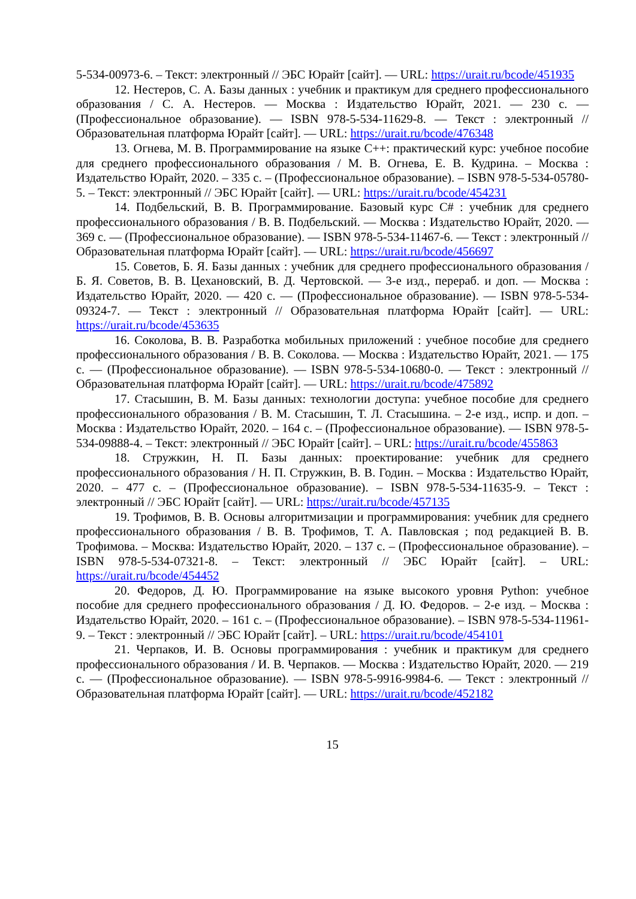5-534-00973-6. – Текст: электронный // ЭБС Юрайт [сайт]. — URL: https://urait.ru/bcode/451935
12. Нестеров, С. А. Базы данных : учебник и практикум для среднего профессионального образования / С. А. Нестеров. — Москва : Издательство Юрайт, 2021. — 230 с. — (Профессиональное образование). — ISBN 978-5-534-11629-8. — Текст : электронный // Образовательная платформа Юрайт [сайт]. — URL: https://urait.ru/bcode/476348
13. Огнева, М. В. Программирование на языке С++: практический курс: учебное пособие для среднего профессионального образования / М. В. Огнева, Е. В. Кудрина. – Москва : Издательство Юрайт, 2020. – 335 с. – (Профессиональное образование). – ISBN 978-5-534-05780-5. – Текст: электронный // ЭБС Юрайт [сайт]. — URL: https://urait.ru/bcode/454231
14. Подбельский, В. В. Программирование. Базовый курс С# : учебник для среднего профессионального образования / В. В. Подбельский. — Москва : Издательство Юрайт, 2020. — 369 с. — (Профессиональное образование). — ISBN 978-5-534-11467-6. — Текст : электронный // Образовательная платформа Юрайт [сайт]. — URL: https://urait.ru/bcode/456697
15. Советов, Б. Я. Базы данных : учебник для среднего профессионального образования / Б. Я. Советов, В. В. Цехановский, В. Д. Чертовской. — 3-е изд., перераб. и доп. — Москва : Издательство Юрайт, 2020. — 420 с. — (Профессиональное образование). — ISBN 978-5-534-09324-7. — Текст : электронный // Образовательная платформа Юрайт [сайт]. — URL: https://urait.ru/bcode/453635
16. Соколова, В. В. Разработка мобильных приложений : учебное пособие для среднего профессионального образования / В. В. Соколова. — Москва : Издательство Юрайт, 2021. — 175 с. — (Профессиональное образование). — ISBN 978-5-534-10680-0. — Текст : электронный // Образовательная платформа Юрайт [сайт]. — URL: https://urait.ru/bcode/475892
17. Стасышин, В. М. Базы данных: технологии доступа: учебное пособие для среднего профессионального образования / В. М. Стасышин, Т. Л. Стасышина. – 2-е изд., испр. и доп. – Москва : Издательство Юрайт, 2020. – 164 с. – (Профессиональное образование). — ISBN 978-5-534-09888-4. – Текст: электронный // ЭБС Юрайт [сайт]. – URL: https://urait.ru/bcode/455863
18. Стружкин, Н. П. Базы данных: проектирование: учебник для среднего профессионального образования / Н. П. Стружкин, В. В. Годин. – Москва : Издательство Юрайт, 2020. – 477 с. – (Профессиональное образование). – ISBN 978-5-534-11635-9. – Текст : электронный // ЭБС Юрайт [сайт]. — URL: https://urait.ru/bcode/457135
19. Трофимов, В. В. Основы алгоритмизации и программирования: учебник для среднего профессионального образования / В. В. Трофимов, Т. А. Павловская ; под редакцией В. В. Трофимова. – Москва: Издательство Юрайт, 2020. – 137 с. – (Профессиональное образование). – ISBN 978-5-534-07321-8. – Текст: электронный // ЭБС Юрайт [сайт]. – URL: https://urait.ru/bcode/454452
20. Федоров, Д. Ю. Программирование на языке высокого уровня Python: учебное пособие для среднего профессионального образования / Д. Ю. Федоров. – 2-е изд. – Москва : Издательство Юрайт, 2020. – 161 с. – (Профессиональное образование). – ISBN 978-5-534-11961-9. – Текст : электронный // ЭБС Юрайт [сайт]. – URL: https://urait.ru/bcode/454101
21. Черпаков, И. В. Основы программирования : учебник и практикум для среднего профессионального образования / И. В. Черпаков. — Москва : Издательство Юрайт, 2020. — 219 с. — (Профессиональное образование). — ISBN 978-5-9916-9984-6. — Текст : электронный // Образовательная платформа Юрайт [сайт]. — URL: https://urait.ru/bcode/452182
15